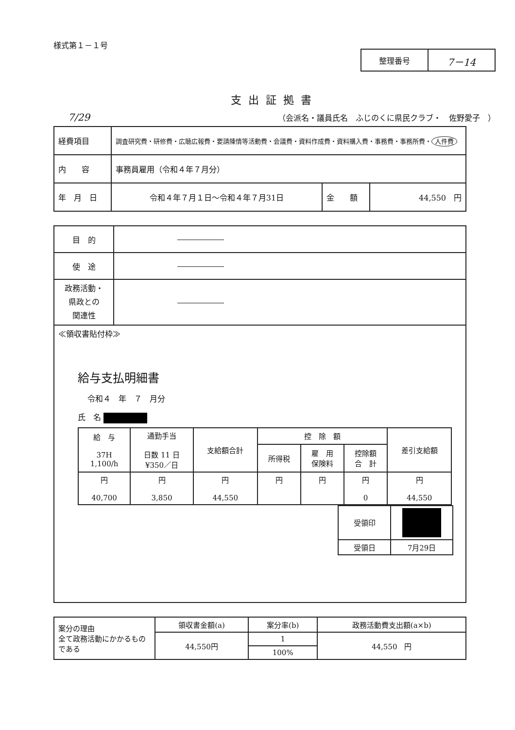様式第１－１号
| 整理番号 | 7－14 |
支出証拠書
7/29 （会派名・議員氏名　ふじのくに県民クラブ・　佐野愛子　）
| 経費項目 | 調査研究費・研修費・広聴広報費・要請陳情等活動費・会議費・資料作成費・資料購入費・事務費・事務所費・ 人件費 | | |
| 内 容 | 事務員雇用（令和４年７月分） | | |
| 年 月 日 | 令和４年７月１日～令和４年７月31日 | 金 額 | 44,550 円 |
| 目 的 | ―――――― |
| 使 途 | ―――――― |
| 政務活動・ 県政との 関連性 | ―――――― |
| ≪領収書貼付枠≫ 給与支払明細書 令和４ 年 ７ 月分 氏 名 / 給 与 37H 1,100/h / 通勤手当 日数 11 日 ¥350／日 / 支給額合計 / 控 除 額 / / / 差引支給額 / / / / / 所得税 / 雇 用 保険料 / 控除額 合 計 / / / 円 40,700 / 円 3,850 / 円 44,550 / 円 / 円 / 円 0 / 円 44,550 / / 受領印 / / / 受領日 / 7月29日 / | |
| 案分の理由 全て政務活動にかかるものである | 領収書金額(a) | 案分率(b) | 政務活動費支出額(a×b) |
| | 44,550円 | 1 | 44,550 円 |
| | | 100% | |